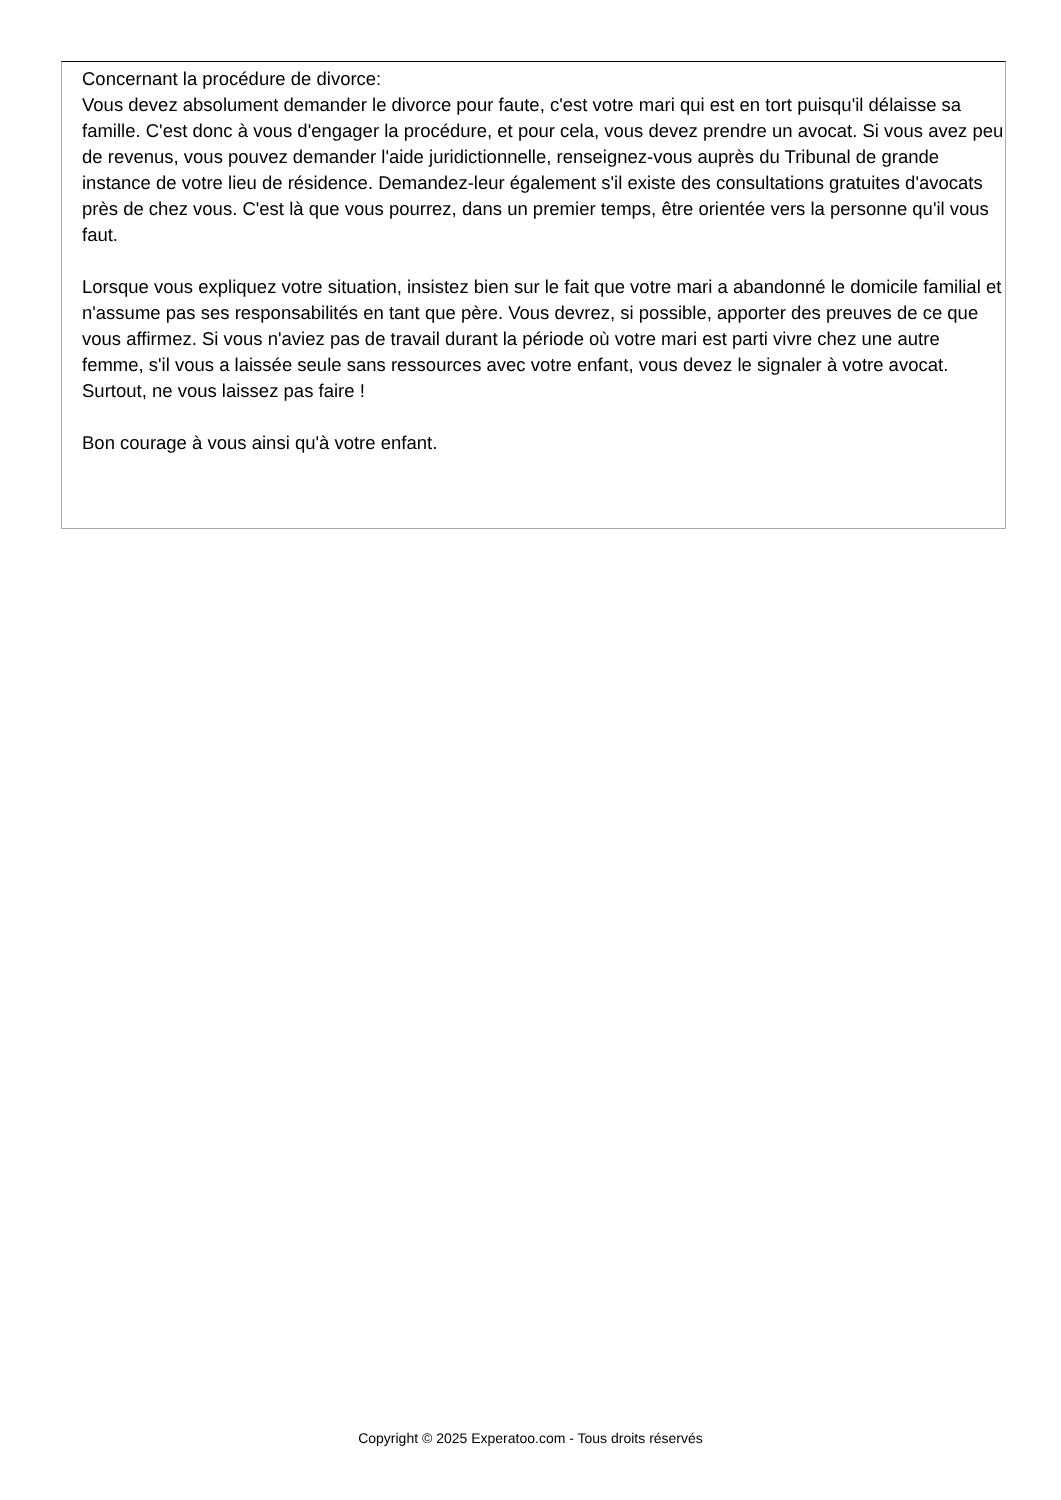Concernant la procédure de divorce:
Vous devez absolument demander le divorce pour faute, c'est votre mari qui est en tort puisqu'il délaisse sa famille. C'est donc à vous d'engager la procédure, et pour cela, vous devez prendre un avocat. Si vous avez peu de revenus, vous pouvez demander l'aide juridictionnelle, renseignez-vous auprès du Tribunal de grande instance de votre lieu de résidence. Demandez-leur également s'il existe des consultations gratuites d'avocats près de chez vous. C'est là que vous pourrez, dans un premier temps, être orientée vers la personne qu'il vous faut.
Lorsque vous expliquez votre situation, insistez bien sur le fait que votre mari a abandonné le domicile familial et n'assume pas ses responsabilités en tant que père. Vous devrez, si possible, apporter des preuves de ce que vous affirmez. Si vous n'aviez pas de travail durant la période où votre mari est parti vivre chez une autre femme, s'il vous a laissée seule sans ressources avec votre enfant, vous devez le signaler à votre avocat.
Surtout, ne vous laissez pas faire !
Bon courage à vous ainsi qu'à votre enfant.
Copyright © 2025 Experatoo.com - Tous droits réservés